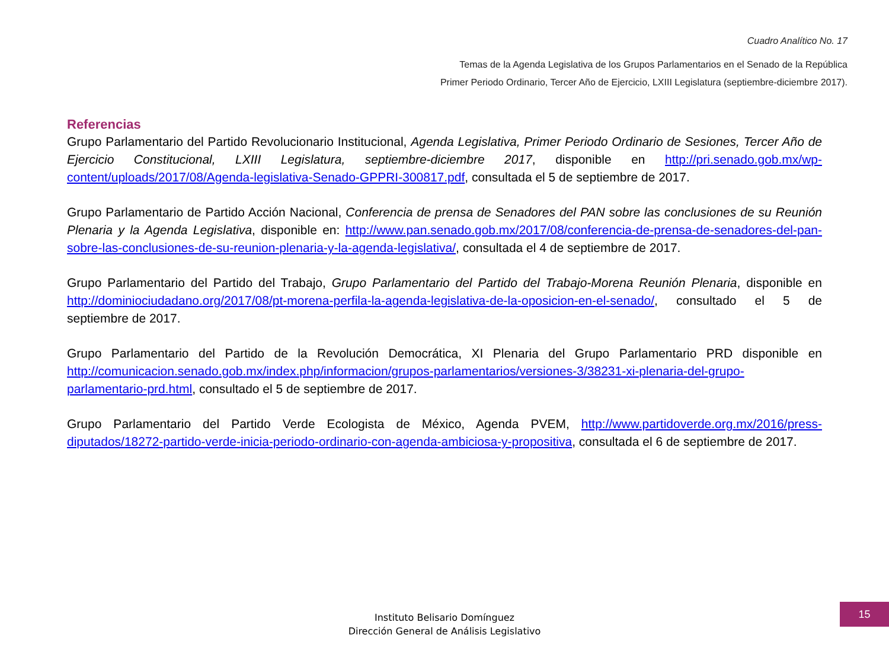Cuadro Analítico No. 17
Temas de la Agenda Legislativa de los Grupos Parlamentarios en el Senado de la República
Primer Periodo Ordinario, Tercer Año de Ejercicio, LXIII Legislatura (septiembre-diciembre 2017).
Referencias
Grupo Parlamentario del Partido Revolucionario Institucional, Agenda Legislativa, Primer Periodo Ordinario de Sesiones, Tercer Año de Ejercicio Constitucional, LXIII Legislatura, septiembre-diciembre 2017, disponible en http://pri.senado.gob.mx/wp-content/uploads/2017/08/Agenda-legislativa-Senado-GPPRI-300817.pdf, consultada el 5 de septiembre de 2017.
Grupo Parlamentario de Partido Acción Nacional, Conferencia de prensa de Senadores del PAN sobre las conclusiones de su Reunión Plenaria y la Agenda Legislativa, disponible en: http://www.pan.senado.gob.mx/2017/08/conferencia-de-prensa-de-senadores-del-pan-sobre-las-conclusiones-de-su-reunion-plenaria-y-la-agenda-legislativa/, consultada el 4 de septiembre de 2017.
Grupo Parlamentario del Partido del Trabajo, Grupo Parlamentario del Partido del Trabajo-Morena Reunión Plenaria, disponible en http://dominiociudadano.org/2017/08/pt-morena-perfila-la-agenda-legislativa-de-la-oposicion-en-el-senado/, consultado el 5 de septiembre de 2017.
Grupo Parlamentario del Partido de la Revolución Democrática, XI Plenaria del Grupo Parlamentario PRD disponible en http://comunicacion.senado.gob.mx/index.php/informacion/grupos-parlamentarios/versiones-3/38231-xi-plenaria-del-grupo-parlamentario-prd.html, consultado el 5 de septiembre de 2017.
Grupo Parlamentario del Partido Verde Ecologista de México, Agenda PVEM, http://www.partidoverde.org.mx/2016/press-diputados/18272-partido-verde-inicia-periodo-ordinario-con-agenda-ambiciosa-y-propositiva, consultada el 6 de septiembre de 2017.
Instituto Belisario Domínguez
Dirección General de Análisis Legislativo
15